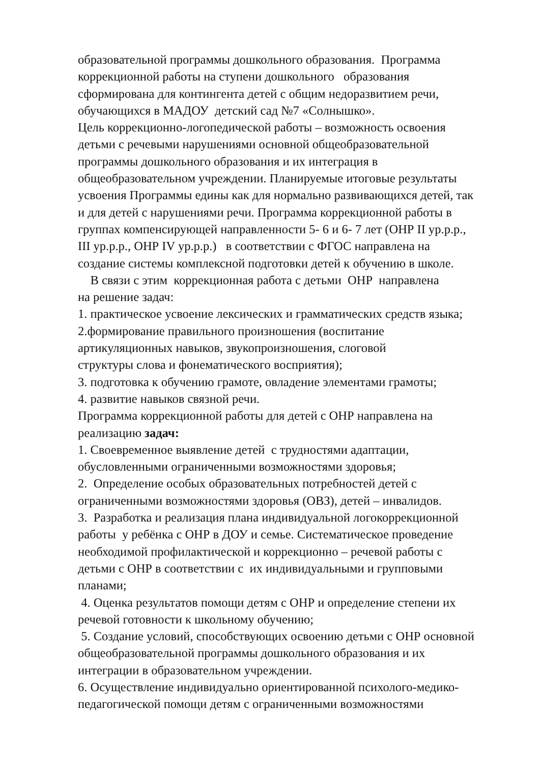образовательной программы дошкольного образования. Программа коррекционной работы на ступени дошкольного образования сформирована для контингента детей с общим недоразвитием речи, обучающихся в МАДОУ детский сад №7 «Солнышко». Цель коррекционно-логопедической работы – возможность освоения детьми с речевыми нарушениями основной общеобразовательной программы дошкольного образования и их интеграция в общеобразовательном учреждении. Планируемые итоговые результаты усвоения Программы едины как для нормально развивающихся детей, так и для детей с нарушениями речи. Программа коррекционной работы в группах компенсирующей направленности 5- 6 и 6- 7 лет (ОНР II ур.р.р., III ур.р.р., ОНР IV ур.р.р.) в соответствии с ФГОС направлена на создание системы комплексной подготовки детей к обучению в школе. В связи с этим коррекционная работа с детьми ОНР направлена на решение задач: 1. практическое усвоение лексических и грамматических средств языка; 2.формирование правильного произношения (воспитание артикуляционных навыков, звукопроизношения, слоговой структуры слова и фонематического восприятия); 3. подготовка к обучению грамоте, овладение элементами грамоты; 4. развитие навыков связной речи. Программа коррекционной работы для детей с ОНР направлена на реализацию задач: 1. Своевременное выявление детей с трудностями адаптации, обусловленными ограниченными возможностями здоровья; 2. Определение особых образовательных потребностей детей с ограниченными возможностями здоровья (ОВЗ), детей – инвалидов. 3. Разработка и реализация плана индивидуальной логокоррекционной работы у ребёнка с ОНР в ДОУ и семье. Систематическое проведение необходимой профилактической и коррекционно – речевой работы с детьми с ОНР в соответствии с их индивидуальными и групповыми планами; 4. Оценка результатов помощи детям с ОНР и определение степени их речевой готовности к школьному обучению; 5. Создание условий, способствующих освоению детьми с ОНР основной общеобразовательной программы дошкольного образования и их интеграции в образовательном учреждении. 6. Осуществление индивидуально ориентированной психолого-медико- педагогической помощи детям с ограниченными возможностями